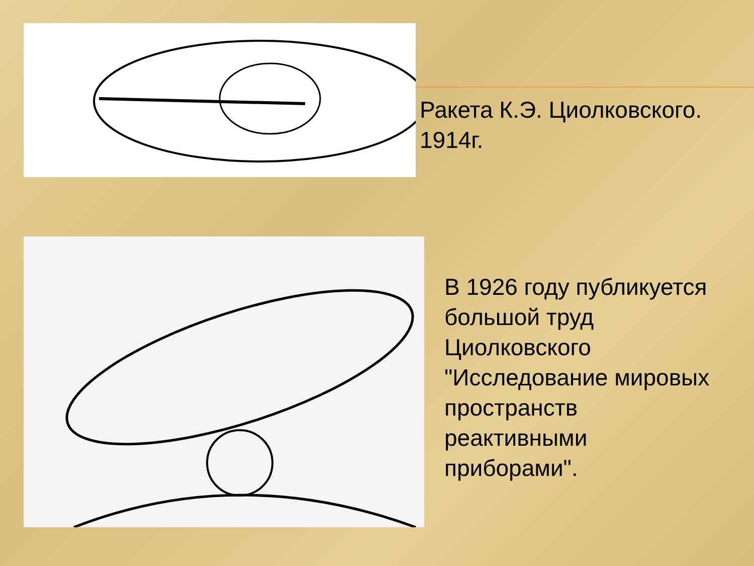Ракета К.Э. Циолковского.
1914г.
В 1926 году публикуется
большой труд
Циолковского
"Исследование мировых
пространств
реактивными
приборами".